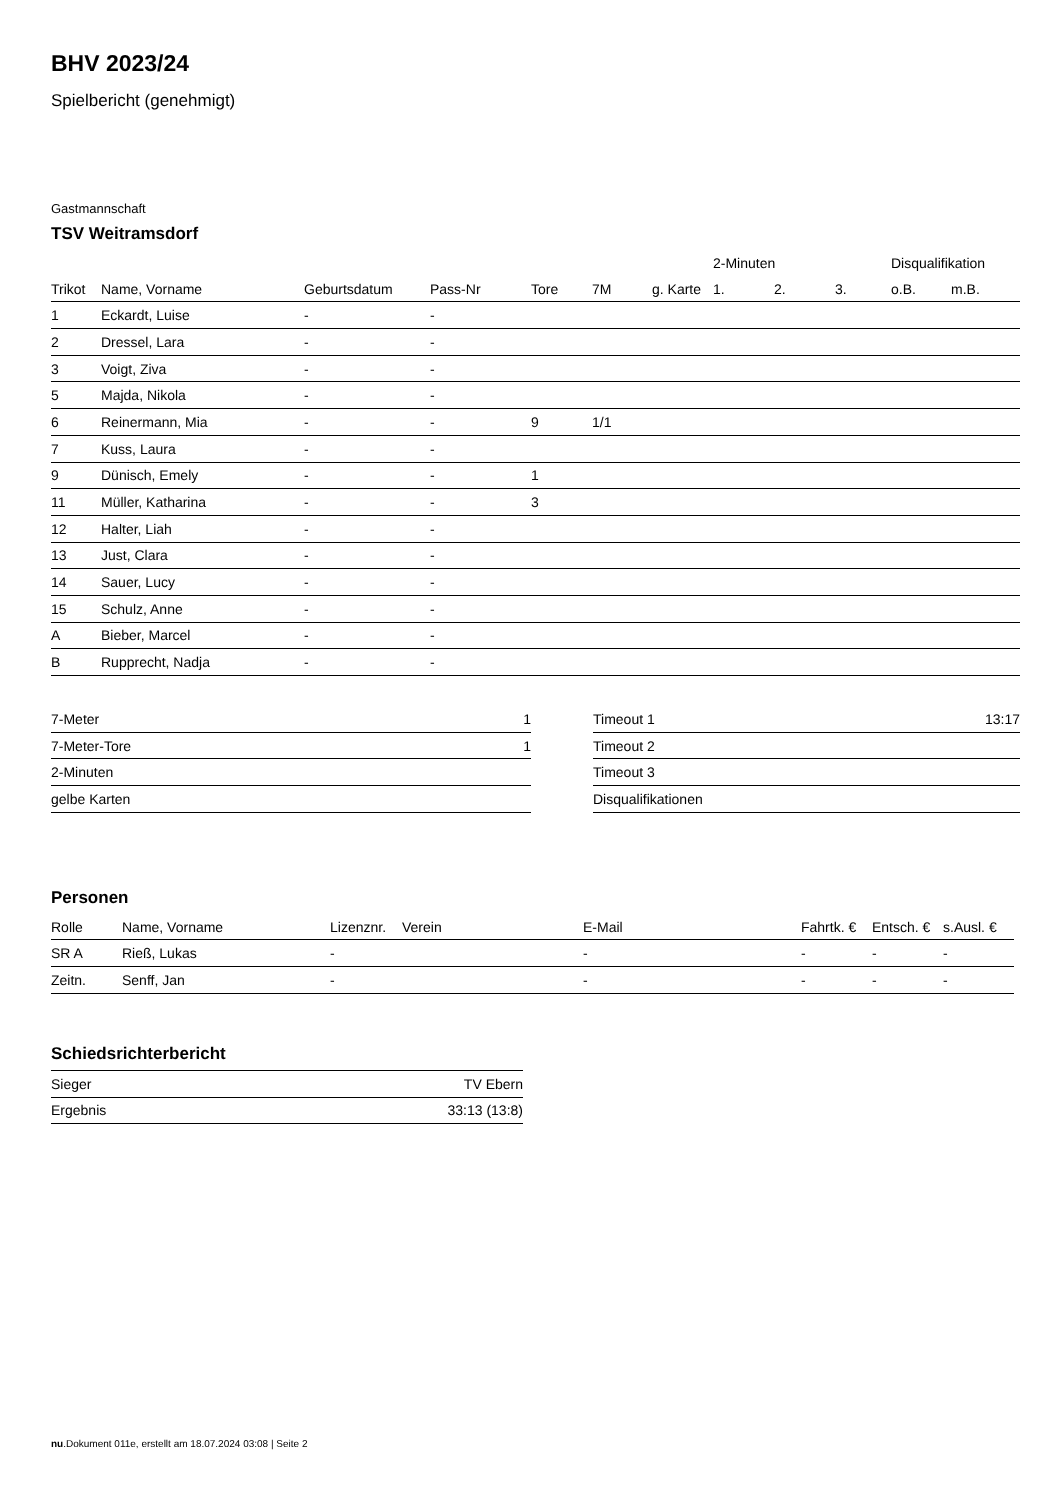BHV 2023/24
Spielbericht (genehmigt)
Gastmannschaft
TSV Weitramsdorf
| | | | | | | | 2-Minuten | | | Disqualifikation | |
| --- | --- | --- | --- | --- | --- | --- | --- | --- | --- | --- | --- |
| Trikot | Name, Vorname | Geburtsdatum | Pass-Nr | Tore | 7M | g. Karte | 1. | 2. | 3. | o.B. | m.B. |
| 1 | Eckardt, Luise | - | - | | | | | | | | |
| 2 | Dressel, Lara | - | - | | | | | | | | |
| 3 | Voigt, Ziva | - | - | | | | | | | | |
| 5 | Majda, Nikola | - | - | | | | | | | | |
| 6 | Reinermann, Mia | - | - | 9 | 1/1 | | | | | | |
| 7 | Kuss, Laura | - | - | | | | | | | | |
| 9 | Dünisch, Emely | - | - | 1 | | | | | | | |
| 11 | Müller, Katharina | - | - | 3 | | | | | | | |
| 12 | Halter, Liah | - | - | | | | | | | | |
| 13 | Just, Clara | - | - | | | | | | | | |
| 14 | Sauer, Lucy | - | - | | | | | | | | |
| 15 | Schulz, Anne | - | - | | | | | | | | |
| A | Bieber, Marcel | - | - | | | | | | | | |
| B | Rupprecht, Nadja | - | - | | | | | | | | |
| 7-Meter | 1 |
| 7-Meter-Tore | 1 |
| 2-Minuten | |
| gelbe Karten | |
| Timeout 1 | 13:17 |
| Timeout 2 | |
| Timeout 3 | |
| Disqualifikationen | |
Personen
| Rolle | Name, Vorname | Lizenznr. | Verein | E-Mail | Fahrtk. € | Entsch. € | s.Ausl. € |
| --- | --- | --- | --- | --- | --- | --- | --- |
| SR A | Rieß, Lukas | - | | - | - | - | - |
| Zeitn. | Senff, Jan | - | | - | - | - | - |
Schiedsrichterbericht
| Sieger | TV Ebern |
| Ergebnis | 33:13 (13:8) |
nu.Dokument 011e, erstellt am 18.07.2024 03:08 | Seite 2